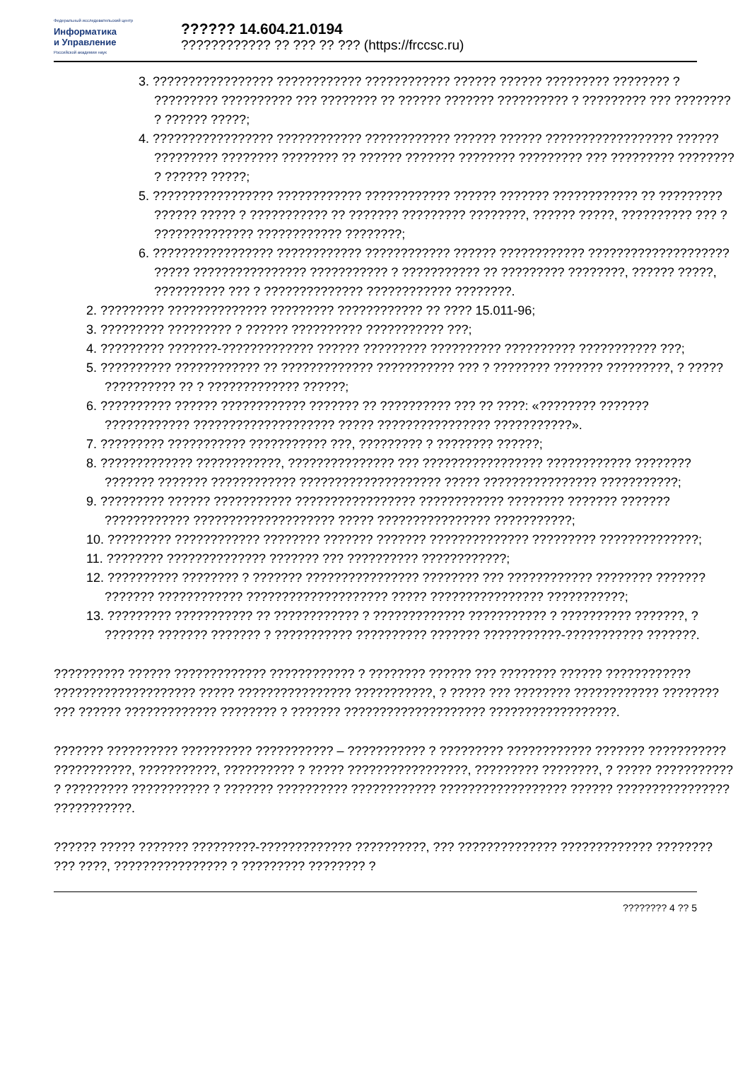Федеральный исследовательский центр
Информатика
и Управление
Российской академии наук
?????? 14.604.21.0194
???????????? ?? ??? ?? ??? (https://frccsc.ru)
3. ????????????????? ???????????? ???????????? ?????? ?????? ????????? ???????? ? ????????? ?????????? ??? ???????? ?? ?????? ??????? ?????????? ? ????????? ??? ???????? ? ?????? ?????;
4. ????????????????? ???????????? ???????????? ?????? ?????? ?????????????????? ?????? ????????? ???????? ???????? ?? ?????? ??????? ???????? ????????? ??? ????????? ???????? ? ?????? ?????;
5. ????????????????? ???????????? ???????????? ?????? ??????? ???????????? ?? ????????? ?????? ????? ? ??????????? ?? ??????? ????????? ????????, ?????? ?????, ?????????? ??? ? ?????????????? ???????????? ????????;
6. ????????????????? ???????????? ???????????? ?????? ???????????? ???????????????????? ????? ???????????????? ??????????? ? ??????????? ?? ????????? ????????, ?????? ?????, ?????????? ??? ? ?????????????? ???????????? ????????.
2. ????????? ?????????????? ????????? ???????????? ?? ???? 15.011-96;
3. ????????? ????????? ? ?????? ?????????? ??????????? ???;
4. ????????? ???????-????????????? ?????? ????????? ?????????? ?????????? ??????????? ???;
5. ?????????? ???????????? ?? ????????????? ??????????? ??? ? ???????? ??????? ?????????, ? ????? ?????????? ?? ? ????????????? ??????;
6. ?????????? ?????? ???????????? ??????? ?? ?????????? ??? ?? ????: «???????? ??????? ???????????? ???????????????????? ????? ???????????????? ???????????».
7. ????????? ??????????? ??????????? ???, ????????? ? ???????? ??????;
8. ????????????? ????????????, ??????????????? ??? ????????????????? ???????????? ???????? ??????? ??????? ???????????? ???????????????????? ????? ???????????????? ???????????;
9. ????????? ?????? ??????????? ????????????????? ???????????? ???????? ??????? ??????? ???????????? ???????????????????? ????? ???????????????? ???????????;
10. ????????? ???????????? ???????? ??????? ??????? ?????????????? ????????? ??????????????;
11. ???????? ?????????????? ??????? ??? ?????????? ????????????;
12. ?????????? ???????? ? ??????? ???????????????? ???????? ??? ???????????? ???????? ??????? ??????? ???????????? ???????????????????? ????? ???????????????? ???????????;
13. ????????? ??????????? ?? ???????????? ? ????????????? ??????????? ? ?????????? ???????, ? ??????? ??????? ??????? ? ??????????? ?????????? ??????? ???????????-??????????? ???????.
?????????? ?????? ????????????? ???????????? ? ???????? ?????? ??? ???????? ?????? ???????????? ???????????????????? ????? ???????????????? ???????????, ? ????? ??? ???????? ???????????? ???????? ??? ?????? ????????????? ???????? ? ??????? ???????????????????? ??????????????????.
??????? ?????????? ?????????? ??????????? – ??????????? ? ????????? ???????????? ??????? ??????????? ???????????, ???????????, ?????????? ? ????? ?????????????????, ????????? ????????, ? ????? ??????????? ? ????????? ??????????? ? ??????? ?????????? ???????????? ?????????????????? ?????? ???????????????? ???????????.
?????? ????? ??????? ?????????-????????????? ??????????, ??? ?????????????? ????????????? ???????? ??? ????, ???????????????? ? ????????? ???????? ?
???????? 4 ?? 5